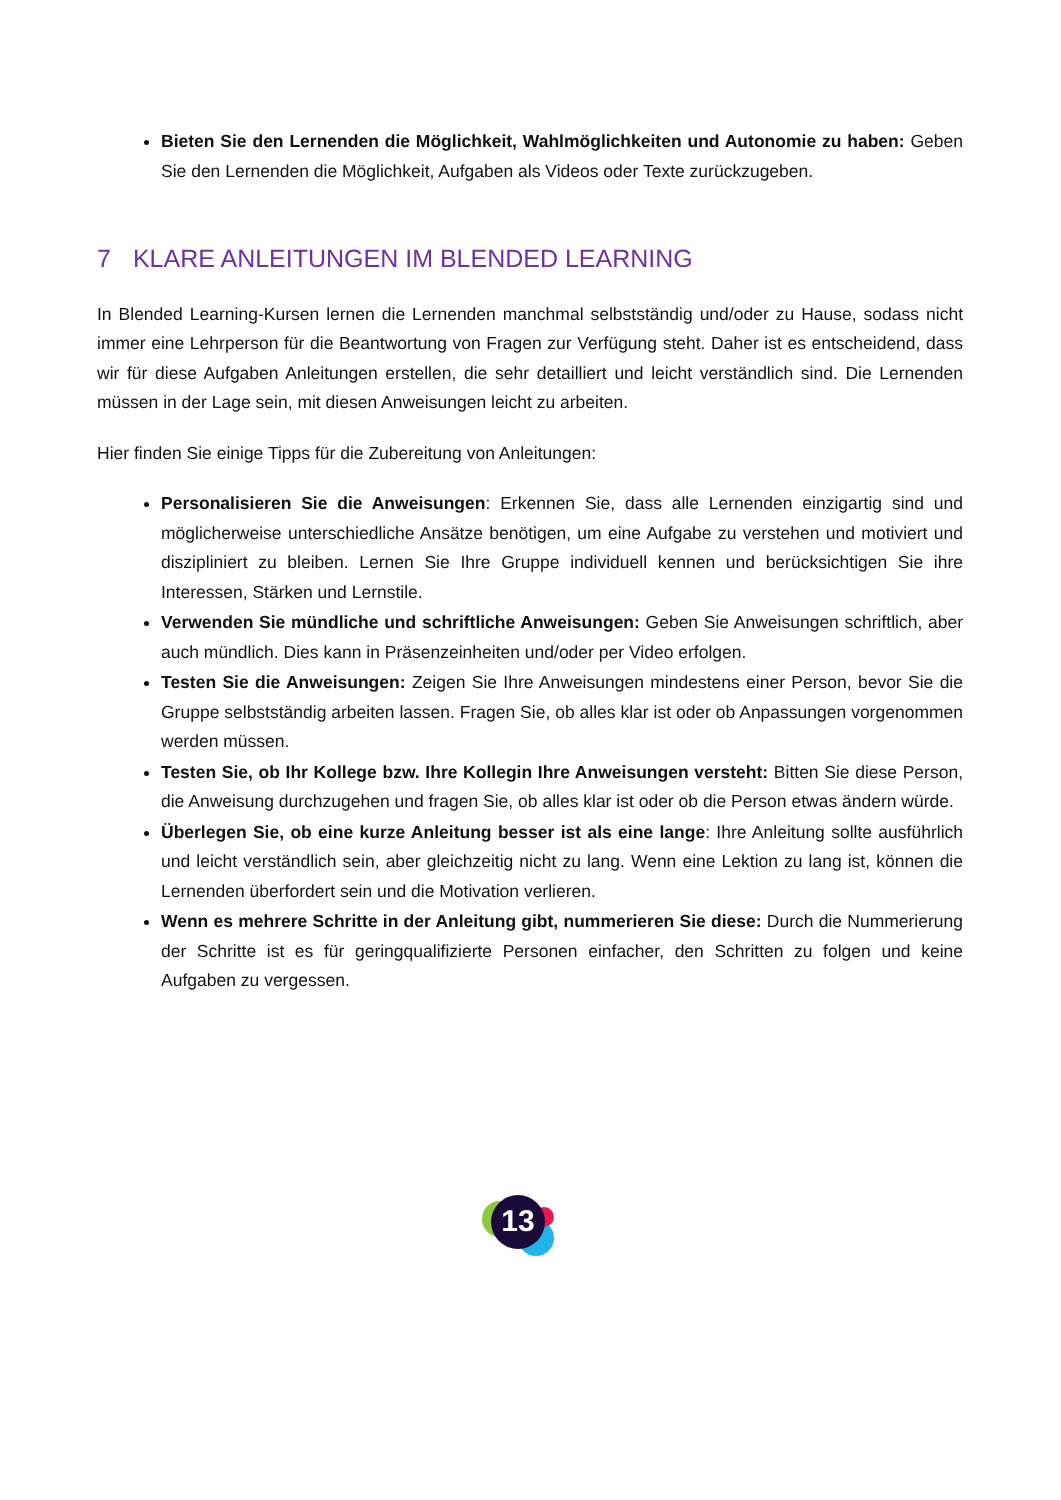Bieten Sie den Lernenden die Möglichkeit, Wahlmöglichkeiten und Autonomie zu haben: Geben Sie den Lernenden die Möglichkeit, Aufgaben als Videos oder Texte zurückzugeben.
7 KLARE ANLEITUNGEN IM BLENDED LEARNING
In Blended Learning-Kursen lernen die Lernenden manchmal selbstständig und/oder zu Hause, sodass nicht immer eine Lehrperson für die Beantwortung von Fragen zur Verfügung steht. Daher ist es entscheidend, dass wir für diese Aufgaben Anleitungen erstellen, die sehr detailliert und leicht verständlich sind. Die Lernenden müssen in der Lage sein, mit diesen Anweisungen leicht zu arbeiten.
Hier finden Sie einige Tipps für die Zubereitung von Anleitungen:
Personalisieren Sie die Anweisungen: Erkennen Sie, dass alle Lernenden einzigartig sind und möglicherweise unterschiedliche Ansätze benötigen, um eine Aufgabe zu verstehen und motiviert und diszipliniert zu bleiben. Lernen Sie Ihre Gruppe individuell kennen und berücksichtigen Sie ihre Interessen, Stärken und Lernstile.
Verwenden Sie mündliche und schriftliche Anweisungen: Geben Sie Anweisungen schriftlich, aber auch mündlich. Dies kann in Präsenzeinheiten und/oder per Video erfolgen.
Testen Sie die Anweisungen: Zeigen Sie Ihre Anweisungen mindestens einer Person, bevor Sie die Gruppe selbstständig arbeiten lassen. Fragen Sie, ob alles klar ist oder ob Anpassungen vorgenommen werden müssen.
Testen Sie, ob Ihr Kollege bzw. Ihre Kollegin Ihre Anweisungen versteht: Bitten Sie diese Person, die Anweisung durchzugehen und fragen Sie, ob alles klar ist oder ob die Person etwas ändern würde.
Überlegen Sie, ob eine kurze Anleitung besser ist als eine lange: Ihre Anleitung sollte ausführlich und leicht verständlich sein, aber gleichzeitig nicht zu lang. Wenn eine Lektion zu lang ist, können die Lernenden überfordert sein und die Motivation verlieren.
Wenn es mehrere Schritte in der Anleitung gibt, nummerieren Sie diese: Durch die Nummerierung der Schritte ist es für geringqualifizierte Personen einfacher, den Schritten zu folgen und keine Aufgaben zu vergessen.
13